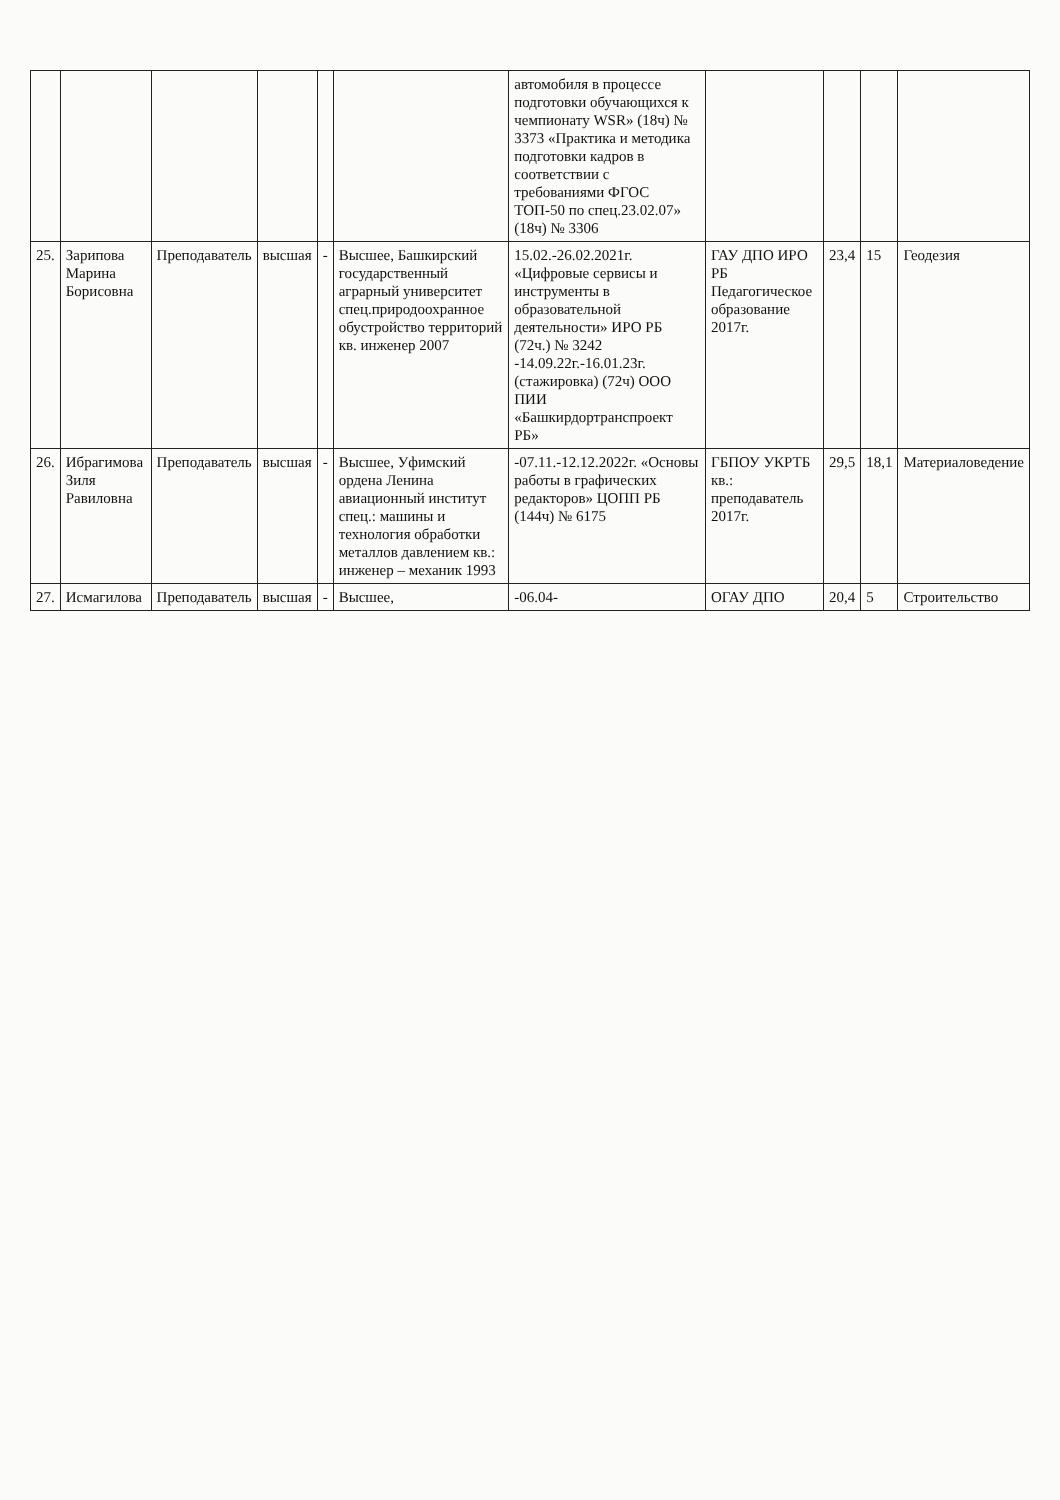| | | | | | | автомобиля в процессе подготовки обучающихся к чемпионату WSR» (18ч) № 3373 «Практика и методика подготовки кадров в соответствии с требованиями ФГОС ТОП-50 по спец.23.02.07» (18ч) № 3306 | | | | |
| 25. | Зарипова Марина Борисовна | Преподаватель | высшая | - | Высшее, Башкирский государственный аграрный университет спец.природоохранное обустройство территорий кв. инженер 2007 | 15.02.-26.02.2021г. «Цифровые сервисы и инструменты в образовательной деятельности» ИРО РБ (72ч.) № 3242 -14.09.22г.-16.01.23г. (стажировка) (72ч) ООО ПИИ «Башкирдортранспроект РБ» | ГАУ ДПО ИРО РБ Педагогическое образование 2017г. | 23,4 | 15 | Геодезия |
| 26. | Ибрагимова Зиля Равиловна | Преподаватель | высшая | - | Высшее, Уфимский ордена Ленина авиационный институт спец.: машины и технология обработки металлов давлением кв.: инженер – механик 1993 | -07.11.-12.12.2022г. «Основы работы в графических редакторов» ЦОПП РБ (144ч) № 6175 | ГБПОУ УКРТБ кв.: преподаватель 2017г. | 29,5 | 18,1 | Материаловедение |
| 27. | Исмагилова | Преподаватель | высшая | - | Высшее, | -06.04- | ОГАУ ДПО | 20,4 | 5 | Строительство |